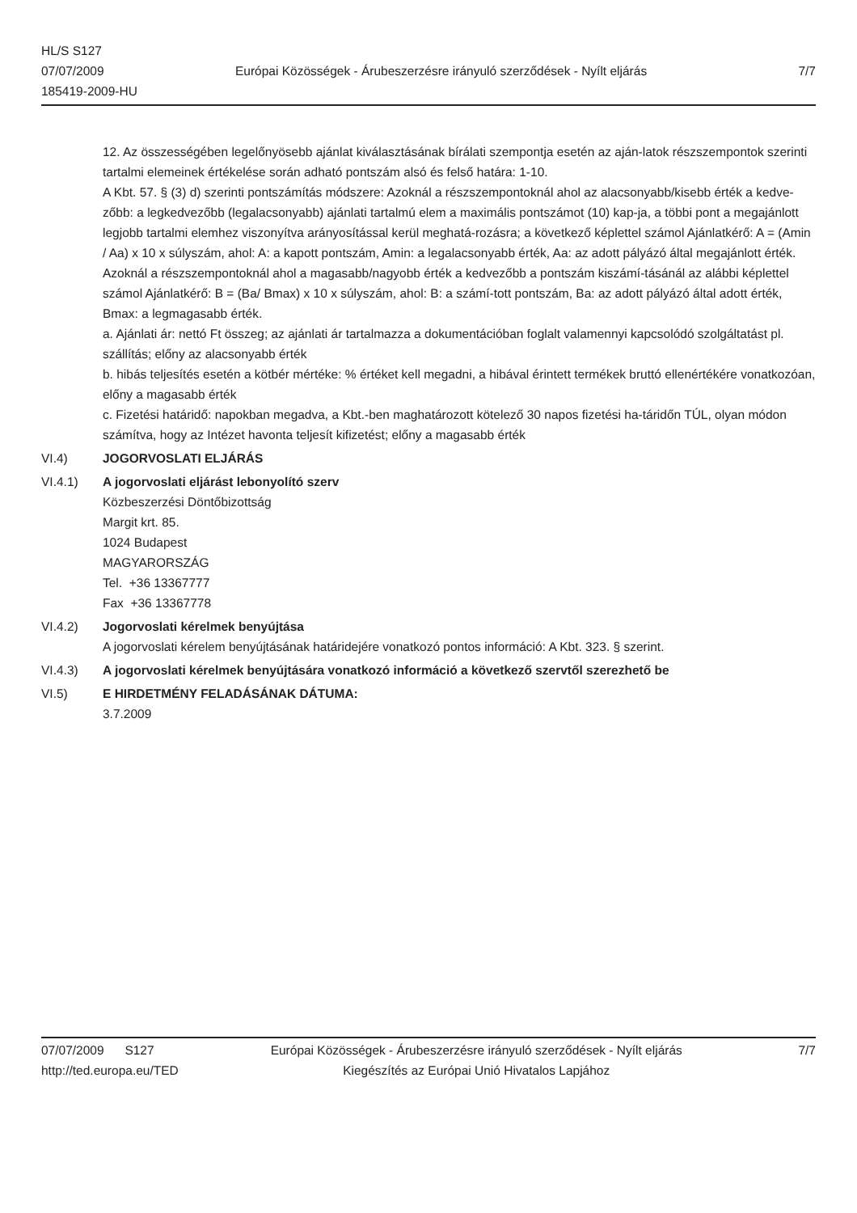HL/S S127
07/07/2009
185419-2009-HU
Európai Közösségek - Árubeszerzésre irányuló szerződések - Nyílt eljárás
7/7
12. Az összességében legelőnyösebb ajánlat kiválasztásának bírálati szempontja esetén az aján-latok részszempontok szerinti tartalmi elemeinek értékelése során adható pontszám alsó és felső határa: 1-10.
A Kbt. 57. § (3) d) szerinti pontszámítás módszere: Azoknál a részszempontoknál ahol az alacsonyabb/kisebb érték a kedve-zőbb: a legkedvezőbb (legalacsonyabb) ajánlati tartalmú elem a maximális pontszámot (10) kap-ja, a többi pont a megajánlott legjobb tartalmi elemhez viszonyítva arányosítással kerül meghatá-rozásra; a következő képlettel számol Ajánlatkérő: A = (Amin / Aa) x 10 x súlyszám, ahol: A: a kapott pontszám, Amin: a legalacsonyabb érték, Aa: az adott pályázó által megajánlott érték.
Azoknál a részszempontoknál ahol a magasabb/nagyobb érték a kedvezőbb a pontszám kiszámí-tásánál az alábbi képlettel számol Ajánlatkérő: B = (Ba/ Bmax) x 10 x súlyszám, ahol: B: a számí-tott pontszám, Ba: az adott pályázó által adott érték, Bmax: a legmagasabb érték.
a. Ajánlati ár: nettó Ft összeg; az ajánlati ár tartalmazza a dokumentációban foglalt valamennyi kapcsolódó szolgáltatást pl. szállítás; előny az alacsonyabb érték
b. hibás teljesítés esetén a kötbér mértéke: % értéket kell megadni, a hibával érintett termékek bruttó ellenértékére vonatkozóan, előny a magasabb érték
c. Fizetési határidő: napokban megadva, a Kbt.-ben maghatározott kötelező 30 napos fizetési ha-táridőn TÚL, olyan módon számítva, hogy az Intézet havonta teljesít kifizetést; előny a magasabb érték
VI.4) JOGORVOSLATI ELJÁRÁS
VI.4.1) A jogorvoslati eljárást lebonyolító szerv
Közbeszerzési Döntőbizottság
Margit krt. 85.
1024 Budapest
MAGYARORSZÁG
Tel. +36 13367777
Fax +36 13367778
VI.4.2) Jogorvoslati kérelmek benyújtása
A jogorvoslati kérelem benyújtásának határidejére vonatkozó pontos információ: A Kbt. 323. § szerint.
VI.4.3) A jogorvoslati kérelmek benyújtására vonatkozó információ a következő szervtől szerezhető be
VI.5) E HIRDETMÉNY FELADÁSÁNAK DÁTUMA:
3.7.2009
07/07/2009 S127
http://ted.europa.eu/TED
Európai Közösségek - Árubeszerzésre irányuló szerződések - Nyílt eljárás
Kiegészítés az Európai Unió Hivatalos Lapjához
7/7